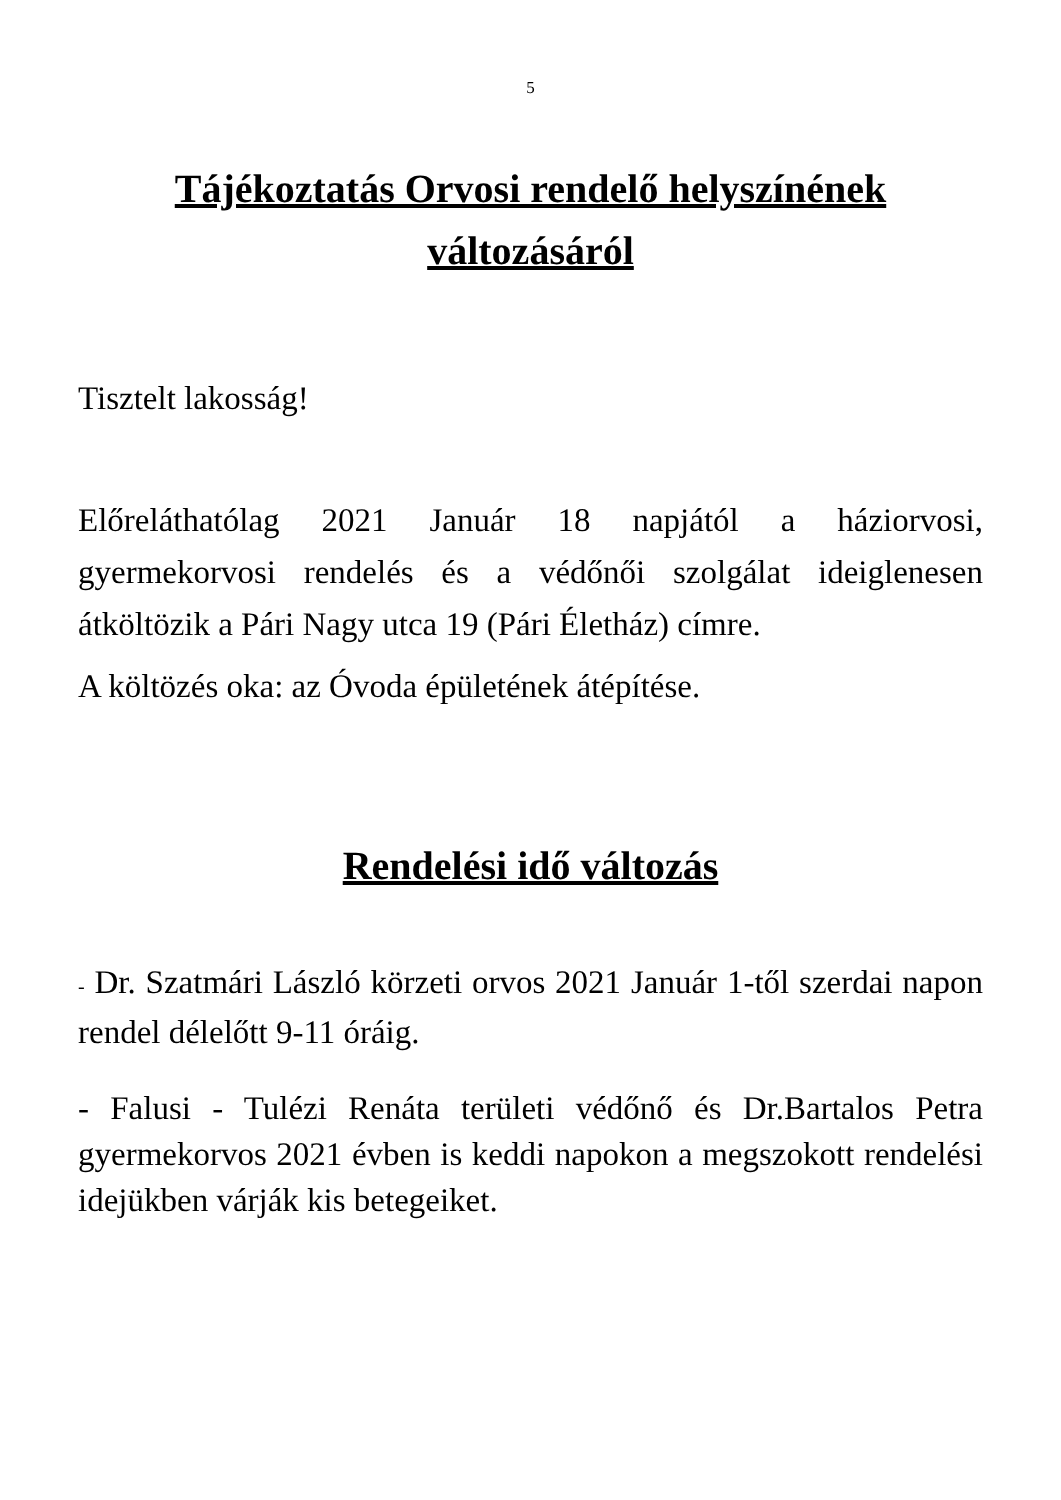5
Tájékoztatás Orvosi rendelő helyszínének változásáról
Tisztelt lakosság!
Előreláthatólag 2021 Január 18 napjától a háziorvosi, gyermekorvosi rendelés és a védőnői szolgálat ideiglenesen átköltözik a Pári Nagy utca 19 (Pári Életház) címre.
A költözés oka: az Óvoda épületének átépítése.
Rendelési idő változás
- Dr. Szatmári László körzeti orvos 2021 Január 1-től szerdai napon rendel délelőtt 9-11 óráig.
- Falusi - Tulézi Renáta területi védőnő és Dr.Bartalos Petra gyermekorvos 2021 évben is keddi napokon a megszokott rendelési idejükben várják kis betegeiket.